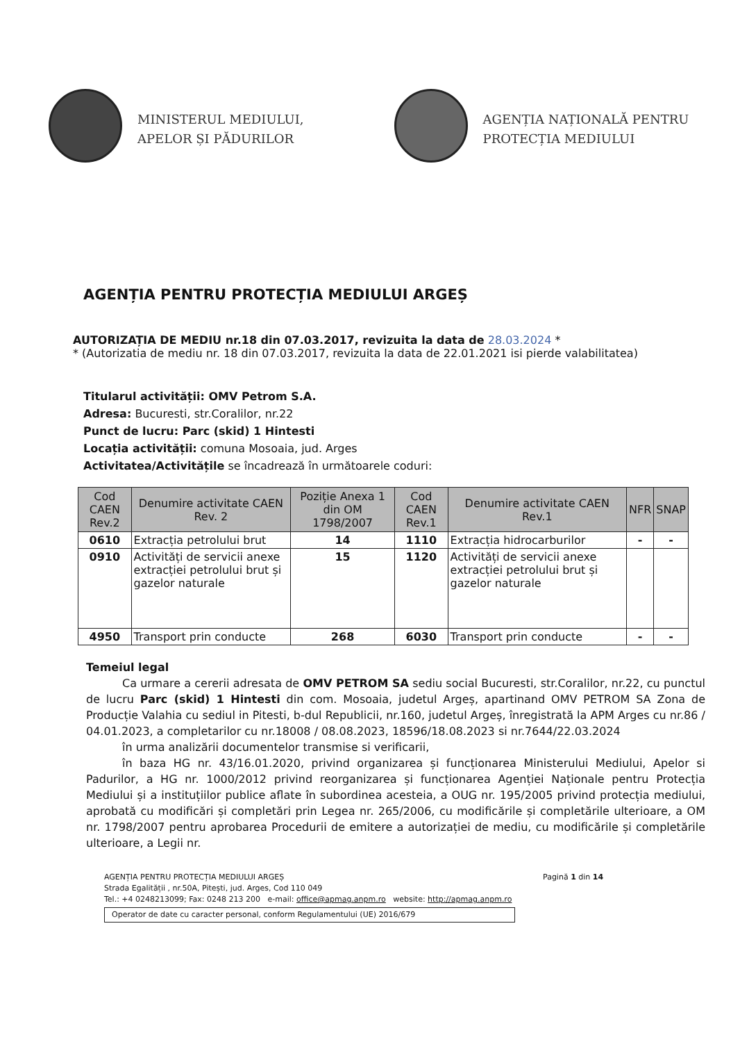MINISTERUL MEDIULUI,
APELOR ȘI PĂDURILOR
AGENȚIA NAȚIONALĂ PENTRU
PROTECȚIA MEDIULUI
AGENȚIA PENTRU PROTECȚIA MEDIULUI ARGEȘ
AUTORIZAȚIA DE MEDIU nr.18 din 07.03.2017, revizuita la data de 28.03.2024 *
* (Autorizatia de mediu nr. 18 din 07.03.2017, revizuita la data de 22.01.2021 isi pierde valabilitatea)
Titularul activității: OMV Petrom S.A.
Adresa: Bucuresti, str.Coralilor, nr.22
Punct de lucru: Parc (skid) 1 Hintesti
Locația activității: comuna Mosoaia, jud. Arges
Activitatea/Activitățile se încadrează în următoarele coduri:
| Cod CAEN Rev.2 | Denumire activitate CAEN Rev. 2 | Poziție Anexa 1 din OM 1798/2007 | Cod CAEN Rev.1 | Denumire activitate CAEN Rev.1 | NFR | SNAP |
| --- | --- | --- | --- | --- | --- | --- |
| 0610 | Extracția petrolului brut | 14 | 1110 | Extracția hidrocarburilor | - | - |
| 0910 | Activități de servicii anexe extracției petrolului brut și gazelor naturale | 15 | 1120 | Activități de servicii anexe extracției petrolului brut și gazelor naturale | | |
| 4950 | Transport prin conducte | 268 | 6030 | Transport prin conducte | - | - |
Temeiul legal
Ca urmare a cererii adresata de OMV PETROM SA sediu social Bucuresti, str.Coralilor, nr.22, cu punctul de lucru Parc (skid) 1 Hintesti din com. Mosoaia, judetul Argeș, apartinand OMV PETROM SA Zona de Producție Valahia cu sediul in Pitesti, b-dul Republicii, nr.160, judetul Argeș, înregistrată la APM Arges cu nr.86 / 04.01.2023, a completarilor cu nr.18008 / 08.08.2023, 18596/18.08.2023 si nr.7644/22.03.2024
în urma analizării documentelor transmise si verificarii,
în baza HG nr. 43/16.01.2020, privind organizarea și funcționarea Ministerului Mediului, Apelor si Padurilor, a HG nr. 1000/2012 privind reorganizarea și funcționarea Agenției Naționale pentru Protecția Mediului și a instituțiilor publice aflate în subordinea acesteia, a OUG nr. 195/2005 privind protecția mediului, aprobată cu modificări și completări prin Legea nr. 265/2006, cu modificările și completările ulterioare, a OM nr. 1798/2007 pentru aprobarea Procedurii de emitere a autorizației de mediu, cu modificările și completările ulterioare, a Legii nr.
AGENȚIA PENTRU PROTECȚIA MEDIULUI ARGEȘ
Strada Egalității , nr.50A, Pitești, jud. Arges, Cod 110 049
Tel.: +4 0248213099; Fax: 0248 213 200 e-mail: office@apmag.anpm.ro website: http://apmag.anpm.ro
Operator de date cu caracter personal, conform Regulamentului (UE) 2016/679
Pagină 1 din 14